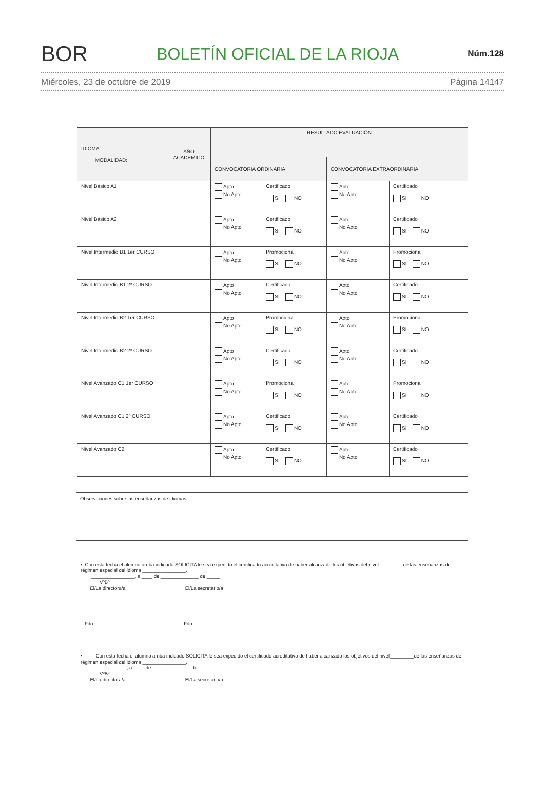BOR
BOLETÍN OFICIAL DE LA RIOJA
Núm.128
Miércoles, 23 de octubre de 2019 Página 14147
| IDIOMA: MODALIDAD: | AÑO ACADÉMICO | RESULTADO EVALUACIÓN | | | |
| --- | --- | --- | --- | --- | --- |
| | | CONVOCATORIA ORDINARIA | | CONVOCATORIA EXTRAORDINARIA | |
| Nivel Básico A1 | | Apto No Apto | Certificado SI NO | Apto No Apto | Certificado SI NO |
| Nivel Básico A2 | | Apto No Apto | Certificado SI NO | Apto No Apto | Certificado SI NO |
| Nivel Intermedio B1 1er CURSO | | Apto No Apto | Promociona SI NO | Apto No Apto | Promociona SI NO |
| Nivel Intermedio B1 2º CURSO | | Apto No Apto | Certificado SI NO | Apto No Apto | Certificado SI NO |
| Nivel Intermedio B2 1er CURSO | | Apto No Apto | Promociona SI NO | Apto No Apto | Promociona SI NO |
| Nivel Intermedio B2 2º CURSO | | Apto No Apto | Certificado SI NO | Apto No Apto | Certificado SI NO |
| Nivel Avanzado C1 1er CURSO | | Apto No Apto | Promociona SI NO | Apto No Apto | Promociona SI NO |
| Nivel Avanzado C1 2º CURSO | | Apto No Apto | Certificado SI NO | Apto No Apto | Certificado SI NO |
| Nivel Avanzado C2 | | Apto No Apto | Certificado SI NO | Apto No Apto | Certificado SI NO |
Observaciones sobre las enseñanzas de idiomas:
• Con esta fecha el alumno arriba indicado SOLICITA le sea expedido el certificado acreditativo de haber alcanzado los objetivos del nivel_________de las enseñanzas de régimen especial del idioma ________________.
________________, a ____ de ______________ de _____
VºBº
El/La directora/a El/La secretario/a
Fdo.:__________________ Fdo.:_________________
• Con esta fecha el alumno arriba indicado SOLICITA le sea expedido el certificado acreditativo de haber alcanzado los objetivos del nivel_________de las enseñanzas de régimen especial del idioma ________________.
________________, a ____ de ______________ de _____
VºBº
El/La directora/a El/La secretario/a